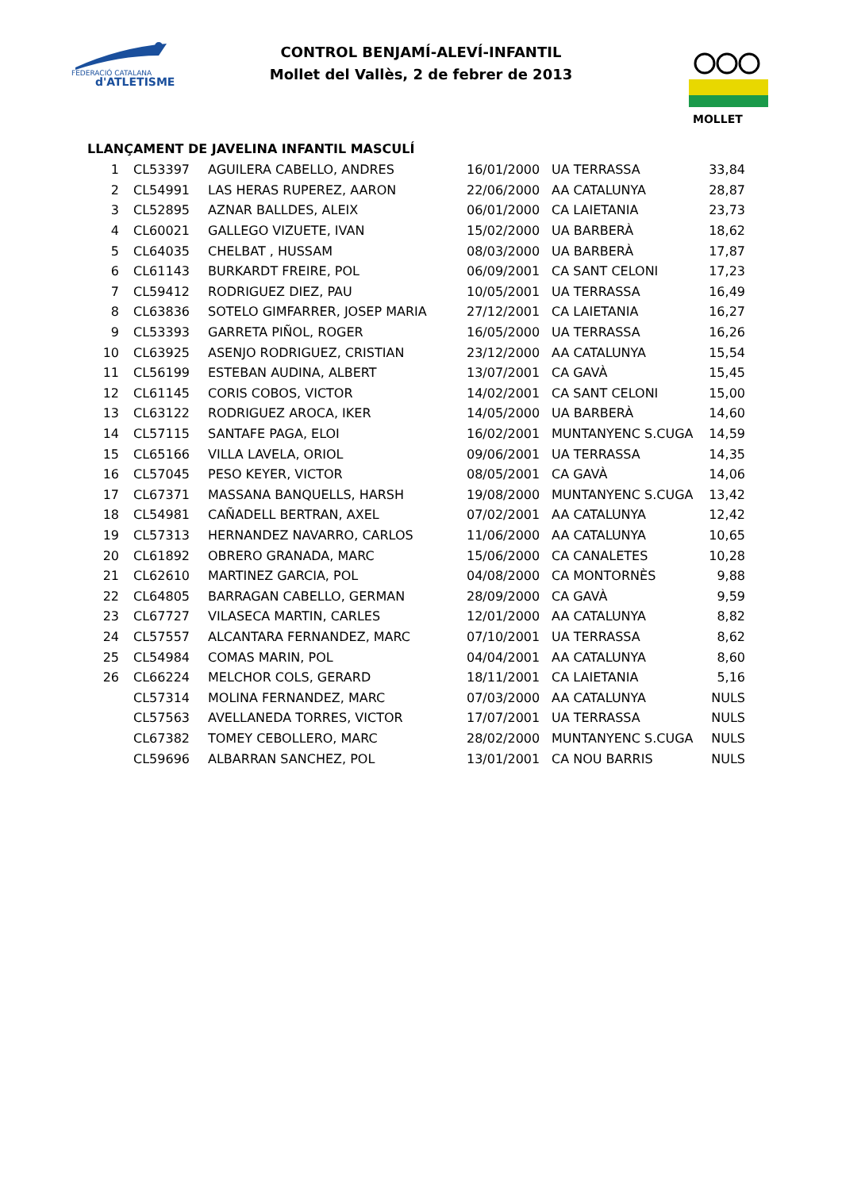FEDERACIÓ CATALANA
d'ATLETISME
MOLLET
CONTROL BENJAMÍ-ALEVÍ-INFANTIL
Mollet del Vallès, 2 de febrer de 2013
LLANÇAMENT DE JAVELINA INFANTIL MASCULÍ
| 1 | CL53397 | AGUILERA CABELLO, ANDRES | 16/01/2000 | UA TERRASSA | 33,84 |
| 2 | CL54991 | LAS HERAS RUPEREZ, AARON | 22/06/2000 | AA CATALUNYA | 28,87 |
| 3 | CL52895 | AZNAR BALLDES, ALEIX | 06/01/2000 | CA LAIETANIA | 23,73 |
| 4 | CL60021 | GALLEGO VIZUETE, IVAN | 15/02/2000 | UA BARBERÀ | 18,62 |
| 5 | CL64035 | CHELBAT , HUSSAM | 08/03/2000 | UA BARBERÀ | 17,87 |
| 6 | CL61143 | BURKARDT FREIRE, POL | 06/09/2001 | CA SANT CELONI | 17,23 |
| 7 | CL59412 | RODRIGUEZ DIEZ, PAU | 10/05/2001 | UA TERRASSA | 16,49 |
| 8 | CL63836 | SOTELO GIMFARRER, JOSEP MARIA | 27/12/2001 | CA LAIETANIA | 16,27 |
| 9 | CL53393 | GARRETA PIÑOL, ROGER | 16/05/2000 | UA TERRASSA | 16,26 |
| 10 | CL63925 | ASENJO RODRIGUEZ, CRISTIAN | 23/12/2000 | AA CATALUNYA | 15,54 |
| 11 | CL56199 | ESTEBAN AUDINA, ALBERT | 13/07/2001 | CA GAVÀ | 15,45 |
| 12 | CL61145 | CORIS COBOS, VICTOR | 14/02/2001 | CA SANT CELONI | 15,00 |
| 13 | CL63122 | RODRIGUEZ AROCA, IKER | 14/05/2000 | UA BARBERÀ | 14,60 |
| 14 | CL57115 | SANTAFE PAGA, ELOI | 16/02/2001 | MUNTANYENC S.CUGA | 14,59 |
| 15 | CL65166 | VILLA LAVELA, ORIOL | 09/06/2001 | UA TERRASSA | 14,35 |
| 16 | CL57045 | PESO KEYER, VICTOR | 08/05/2001 | CA GAVÀ | 14,06 |
| 17 | CL67371 | MASSANA BANQUELLS, HARSH | 19/08/2000 | MUNTANYENC S.CUGA | 13,42 |
| 18 | CL54981 | CAÑADELL BERTRAN, AXEL | 07/02/2001 | AA CATALUNYA | 12,42 |
| 19 | CL57313 | HERNANDEZ NAVARRO, CARLOS | 11/06/2000 | AA CATALUNYA | 10,65 |
| 20 | CL61892 | OBRERO GRANADA, MARC | 15/06/2000 | CA CANALETES | 10,28 |
| 21 | CL62610 | MARTINEZ GARCIA, POL | 04/08/2000 | CA MONTORNÈS | 9,88 |
| 22 | CL64805 | BARRAGAN CABELLO, GERMAN | 28/09/2000 | CA GAVÀ | 9,59 |
| 23 | CL67727 | VILASECA MARTIN, CARLES | 12/01/2000 | AA CATALUNYA | 8,82 |
| 24 | CL57557 | ALCANTARA FERNANDEZ, MARC | 07/10/2001 | UA TERRASSA | 8,62 |
| 25 | CL54984 | COMAS MARIN, POL | 04/04/2001 | AA CATALUNYA | 8,60 |
| 26 | CL66224 | MELCHOR COLS, GERARD | 18/11/2001 | CA LAIETANIA | 5,16 |
| | CL57314 | MOLINA FERNANDEZ, MARC | 07/03/2000 | AA CATALUNYA | NULS |
| | CL57563 | AVELLANEDA TORRES, VICTOR | 17/07/2001 | UA TERRASSA | NULS |
| | CL67382 | TOMEY CEBOLLERO, MARC | 28/02/2000 | MUNTANYENC S.CUGA | NULS |
| | CL59696 | ALBARRAN SANCHEZ, POL | 13/01/2001 | CA NOU BARRIS | NULS |